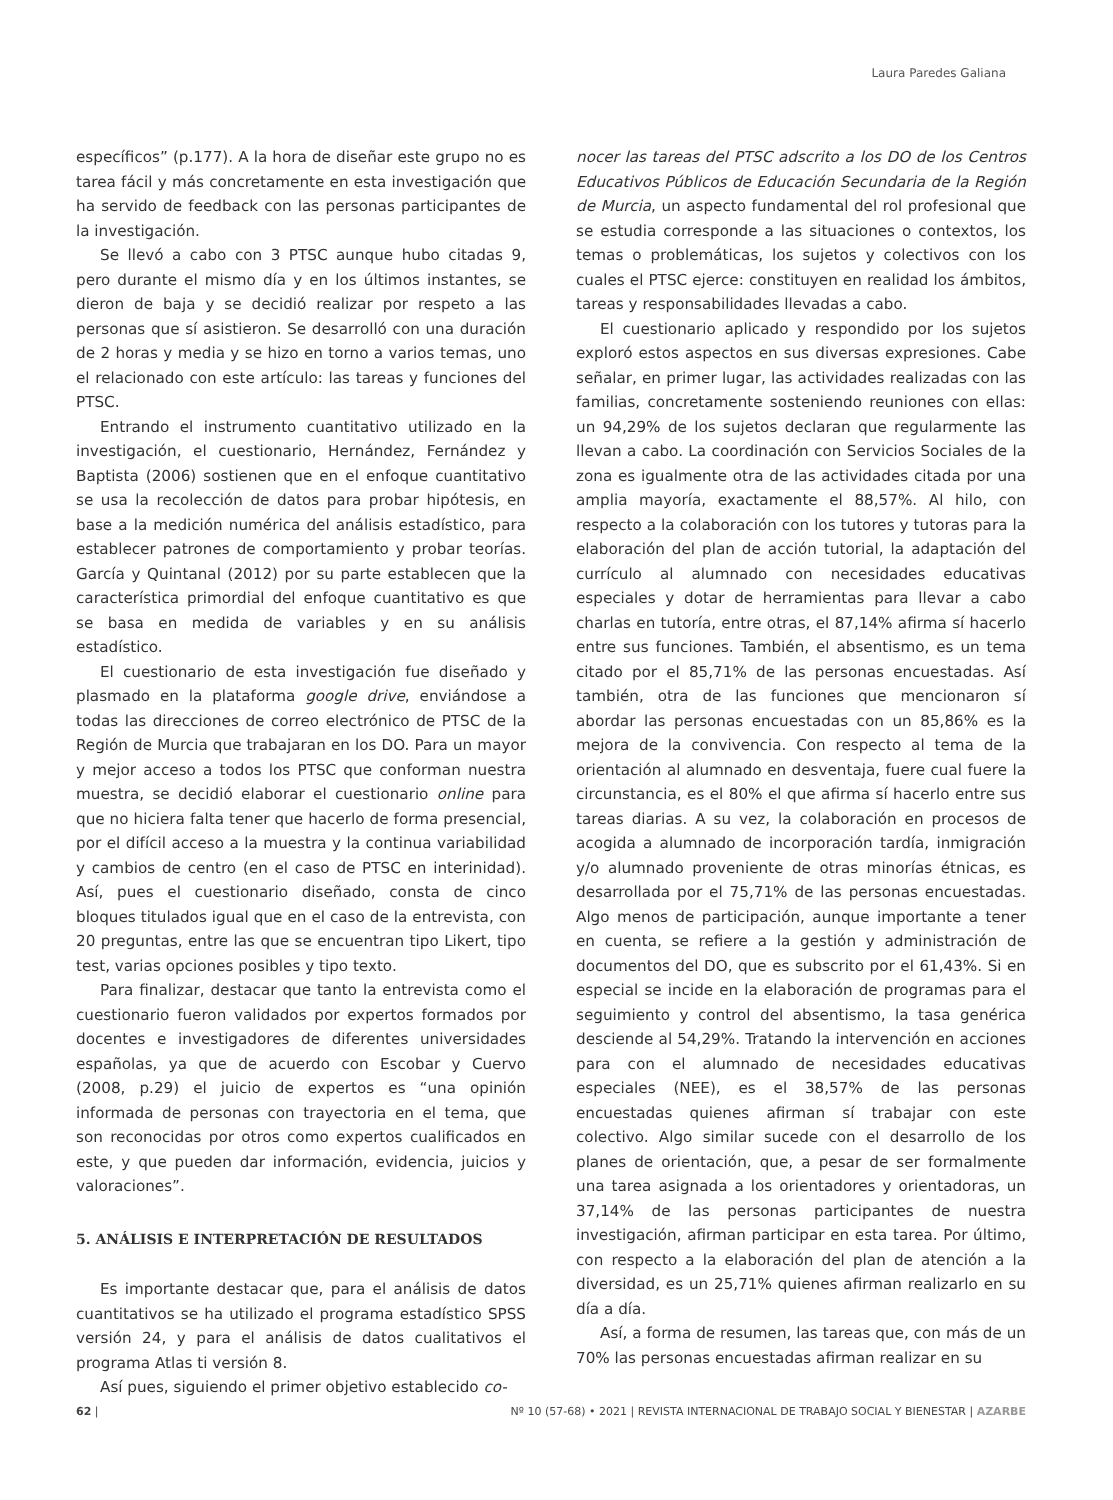Laura Paredes Galiana
específicos” (p.177). A la hora de diseñar este grupo no es tarea fácil y más concretamente en esta investigación que ha servido de feedback con las personas participantes de la investigación.
Se llevó a cabo con 3 PTSC aunque hubo citadas 9, pero durante el mismo día y en los últimos instantes, se dieron de baja y se decidió realizar por respeto a las personas que sí asistieron. Se desarrolló con una duración de 2 horas y media y se hizo en torno a varios temas, uno el relacionado con este artículo: las tareas y funciones del PTSC.
Entrando el instrumento cuantitativo utilizado en la investigación, el cuestionario, Hernández, Fernández y Baptista (2006) sostienen que en el enfoque cuantitativo se usa la recolección de datos para probar hipótesis, en base a la medición numérica del análisis estadístico, para establecer patrones de comportamiento y probar teorías. García y Quintanal (2012) por su parte establecen que la característica primordial del enfoque cuantitativo es que se basa en medida de variables y en su análisis estadístico.
El cuestionario de esta investigación fue diseñado y plasmado en la plataforma google drive, enviándose a todas las direcciones de correo electrónico de PTSC de la Región de Murcia que trabajaran en los DO. Para un mayor y mejor acceso a todos los PTSC que conforman nuestra muestra, se decidió elaborar el cuestionario online para que no hiciera falta tener que hacerlo de forma presencial, por el difícil acceso a la muestra y la continua variabilidad y cambios de centro (en el caso de PTSC en interinidad). Así, pues el cuestionario diseñado, consta de cinco bloques titulados igual que en el caso de la entrevista, con 20 preguntas, entre las que se encuentran tipo Likert, tipo test, varias opciones posibles y tipo texto.
Para finalizar, destacar que tanto la entrevista como el cuestionario fueron validados por expertos formados por docentes e investigadores de diferentes universidades españolas, ya que de acuerdo con Escobar y Cuervo (2008, p.29) el juicio de expertos es “una opinión informada de personas con trayectoria en el tema, que son reconocidas por otros como expertos cualificados en este, y que pueden dar información, evidencia, juicios y valoraciones”.
5. ANÁLISIS E INTERPRETACIÓN DE RESULTADOS
Es importante destacar que, para el análisis de datos cuantitativos se ha utilizado el programa estadístico SPSS versión 24, y para el análisis de datos cualitativos el programa Atlas ti versión 8.
Así pues, siguiendo el primer objetivo establecido co-
nocer las tareas del PTSC adscrito a los DO de los Centros Educativos Públicos de Educación Secundaria de la Región de Murcia, un aspecto fundamental del rol profesional que se estudia corresponde a las situaciones o contextos, los temas o problemáticas, los sujetos y colectivos con los cuales el PTSC ejerce: constituyen en realidad los ámbitos, tareas y responsabilidades llevadas a cabo.
El cuestionario aplicado y respondido por los sujetos exploró estos aspectos en sus diversas expresiones. Cabe señalar, en primer lugar, las actividades realizadas con las familias, concretamente sosteniendo reuniones con ellas: un 94,29% de los sujetos declaran que regularmente las llevan a cabo. La coordinación con Servicios Sociales de la zona es igualmente otra de las actividades citada por una amplia mayoría, exactamente el 88,57%. Al hilo, con respecto a la colaboración con los tutores y tutoras para la elaboración del plan de acción tutorial, la adaptación del currículo al alumnado con necesidades educativas especiales y dotar de herramientas para llevar a cabo charlas en tutoría, entre otras, el 87,14% afirma sí hacerlo entre sus funciones. También, el absentismo, es un tema citado por el 85,71% de las personas encuestadas. Así también, otra de las funciones que mencionaron sí abordar las personas encuestadas con un 85,86% es la mejora de la convivencia. Con respecto al tema de la orientación al alumnado en desventaja, fuere cual fuere la circunstancia, es el 80% el que afirma sí hacerlo entre sus tareas diarias. A su vez, la colaboración en procesos de acogida a alumnado de incorporación tardía, inmigración y/o alumnado proveniente de otras minorías étnicas, es desarrollada por el 75,71% de las personas encuestadas. Algo menos de participación, aunque importante a tener en cuenta, se refiere a la gestión y administración de documentos del DO, que es subscrito por el 61,43%. Si en especial se incide en la elaboración de programas para el seguimiento y control del absentismo, la tasa genérica desciende al 54,29%. Tratando la intervención en acciones para con el alumnado de necesidades educativas especiales (NEE), es el 38,57% de las personas encuestadas quienes afirman sí trabajar con este colectivo. Algo similar sucede con el desarrollo de los planes de orientación, que, a pesar de ser formalmente una tarea asignada a los orientadores y orientadoras, un 37,14% de las personas participantes de nuestra investigación, afirman participar en esta tarea. Por último, con respecto a la elaboración del plan de atención a la diversidad, es un 25,71% quienes afirman realizarlo en su día a día.
Así, a forma de resumen, las tareas que, con más de un 70% las personas encuestadas afirman realizar en su
62 | Nº 10 (57-68) • 2021 | REVISTA INTERNACIONAL DE TRABAJO SOCIAL Y BIENESTAR | AZARBE